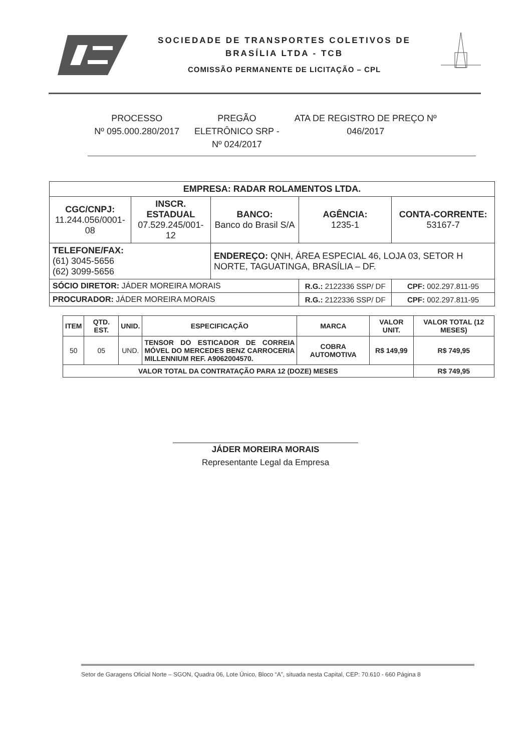SOCIEDADE DE TRANSPORTES COLETIVOS DE
BRASÍLIA LTDA - TCB
COMISSÃO PERMANENTE DE LICITAÇÃO – CPL
PROCESSO
Nº 095.000.280/2017
PREGÃO
ELETRÔNICO SRP -
Nº 024/2017
ATA DE REGISTRO DE PREÇO Nº
046/2017
| EMPRESA: RADAR ROLAMENTOS LTDA. | | | | |
| CGC/CNPJ: 11.244.056/0001-08 | INSCR. ESTADUAL 07.529.245/001-12 | BANCO: Banco do Brasil S/A | AGÊNCIA: 1235-1 | CONTA-CORRENTE: 53167-7 |
| TELEFONE/FAX: (61) 3045-5656 (62) 3099-5656 | | ENDEREÇO: QNH, ÁREA ESPECIAL 46, LOJA 03, SETOR H NORTE, TAGUATINGA, BRASÍLIA – DF. | | |
| SÓCIO DIRETOR: JÁDER MOREIRA MORAIS | | | R.G.: 2122336 SSP/ DF | CPF: 002.297.811-95 |
| PROCURADOR: JÁDER MOREIRA MORAIS | | | R.G.: 2122336 SSP/ DF | CPF: 002.297.811-95 |
| ITEM | QTD. EST. | UNID. | ESPECIFICAÇÃO | MARCA | VALOR UNIT. | VALOR TOTAL (12 MESES) |
| --- | --- | --- | --- | --- | --- | --- |
| 50 | 05 | UND. | TENSOR DO ESTICADOR DE CORREIA MÓVEL DO MERCEDES BENZ CARROCERIA MILLENNIUM REF. A9062004570. | COBRA AUTOMOTIVA | R$ 149,99 | R$ 749,95 |
| VALOR TOTAL DA CONTRATAÇÃO PARA 12 (DOZE) MESES | | | | | | R$ 749,95 |
JÁDER MOREIRA MORAIS
Representante Legal da Empresa
Setor de Garagens Oficial Norte – SGON, Quadra 06, Lote Único, Bloco “A”, situada nesta Capital, CEP: 70.610 - 660 Página 8